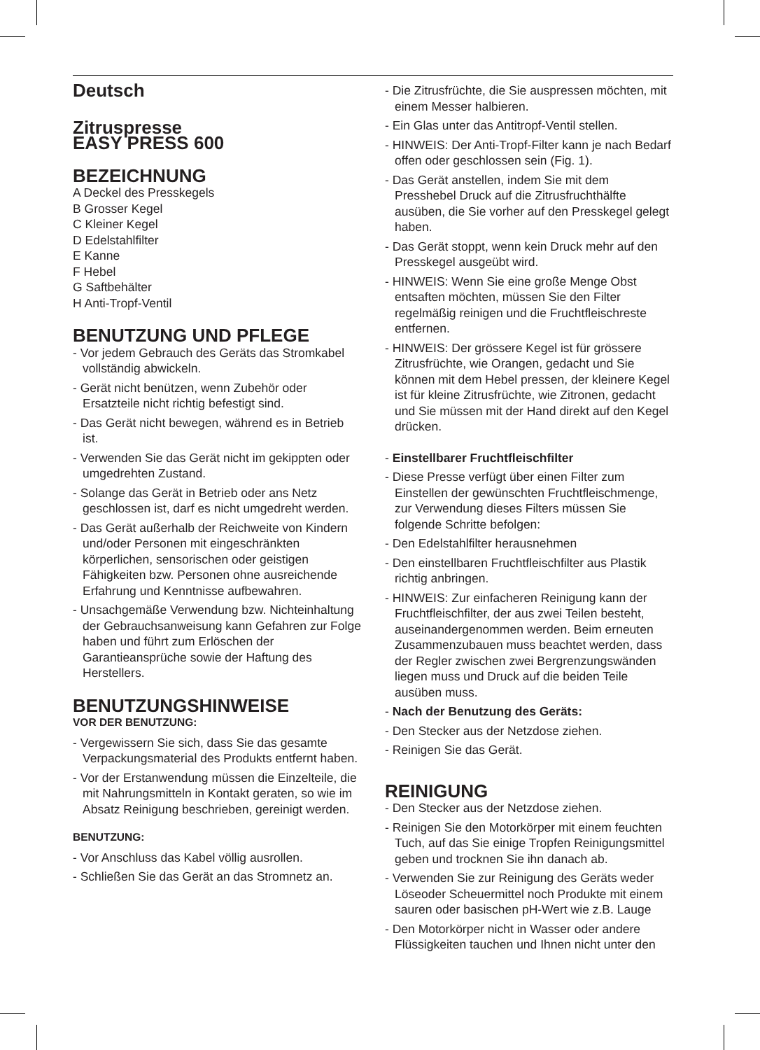Deutsch
Zitruspresse
EASY PRESS 600
BEZEICHNUNG
A Deckel des Presskegels
B Grosser Kegel
C Kleiner Kegel
D Edelstahlfilter
E Kanne
F Hebel
G Saftbehälter
H Anti-Tropf-Ventil
BENUTZUNG UND PFLEGE
- Vor jedem Gebrauch des Geräts das Stromkabel vollständig abwickeln.
- Gerät nicht benützen, wenn Zubehör oder Ersatzteile nicht richtig befestigt sind.
- Das Gerät nicht bewegen, während es in Betrieb ist.
- Verwenden Sie das Gerät nicht im gekippten oder umgedrehten Zustand.
- Solange das Gerät in Betrieb oder ans Netz geschlossen ist, darf es nicht umgedreht werden.
- Das Gerät außerhalb der Reichweite von Kindern und/oder Personen mit eingeschränkten körperlichen, sensorischen oder geistigen Fähigkeiten bzw. Personen ohne ausreichende Erfahrung und Kenntnisse aufbewahren.
- Unsachgemäße Verwendung bzw. Nichteinhaltung der Gebrauchsanweisung kann Gefahren zur Folge haben und führt zum Erlöschen der Garantieansprüche sowie der Haftung des Herstellers.
BENUTZUNGSHINWEISE
VOR DER BENUTZUNG:
- Vergewissern Sie sich, dass Sie das gesamte Verpackungsmaterial des Produkts entfernt haben.
- Vor der Erstanwendung müssen die Einzelteile, die mit Nahrungsmitteln in Kontakt geraten, so wie im Absatz Reinigung beschrieben, gereinigt werden.
BENUTZUNG:
- Vor Anschluss das Kabel völlig ausrollen.
- Schließen Sie das Gerät an das Stromnetz an.
- Die Zitrusfrüchte, die Sie auspressen möchten, mit einem Messer halbieren.
- Ein Glas unter das Antitropf-Ventil stellen.
- HINWEIS: Der Anti-Tropf-Filter kann je nach Bedarf offen oder geschlossen sein (Fig. 1).
- Das Gerät anstellen, indem Sie mit dem Presshebel Druck auf die Zitrusfruchthälfte ausüben, die Sie vorher auf den Presskegel gelegt haben.
- Das Gerät stoppt, wenn kein Druck mehr auf den Presskegel ausgeübt wird.
- HINWEIS: Wenn Sie eine große Menge Obst entsaften möchten, müssen Sie den Filter regelmäßig reinigen und die Fruchtfleischreste entfernen.
- HINWEIS: Der grössere Kegel ist für grössere Zitrusfrüchte, wie Orangen, gedacht und Sie können mit dem Hebel pressen, der kleinere Kegel ist für kleine Zitrusfrüchte, wie Zitronen, gedacht und Sie müssen mit der Hand direkt auf den Kegel drücken.
- Einstellbarer Fruchtfleischfilter
- Diese Presse verfügt über einen Filter zum Einstellen der gewünschten Fruchtfleischmenge, zur Verwendung dieses Filters müssen Sie folgende Schritte befolgen:
- Den Edelstahlfilter herausnehmen
- Den einstellbaren Fruchtfleischfilter aus Plastik richtig anbringen.
- HINWEIS: Zur einfacheren Reinigung kann der Fruchtfleischfilter, der aus zwei Teilen besteht, auseinandergenommen werden. Beim erneuten Zusammenzubauen muss beachtet werden, dass der Regler zwischen zwei Bergrenzungswänden liegen muss und Druck auf die beiden Teile ausüben muss.
- Nach der Benutzung des Geräts:
- Den Stecker aus der Netzdose ziehen.
- Reinigen Sie das Gerät.
REINIGUNG
- Den Stecker aus der Netzdose ziehen.
- Reinigen Sie den Motorkörper mit einem feuchten Tuch, auf das Sie einige Tropfen Reinigungsmittel geben und trocknen Sie ihn danach ab.
- Verwenden Sie zur Reinigung des Geräts weder Löseoder Scheuermittel noch Produkte mit einem sauren oder basischen pH-Wert wie z.B. Lauge
- Den Motorkörper nicht in Wasser oder andere Flüssigkeiten tauchen und Ihnen nicht unter den